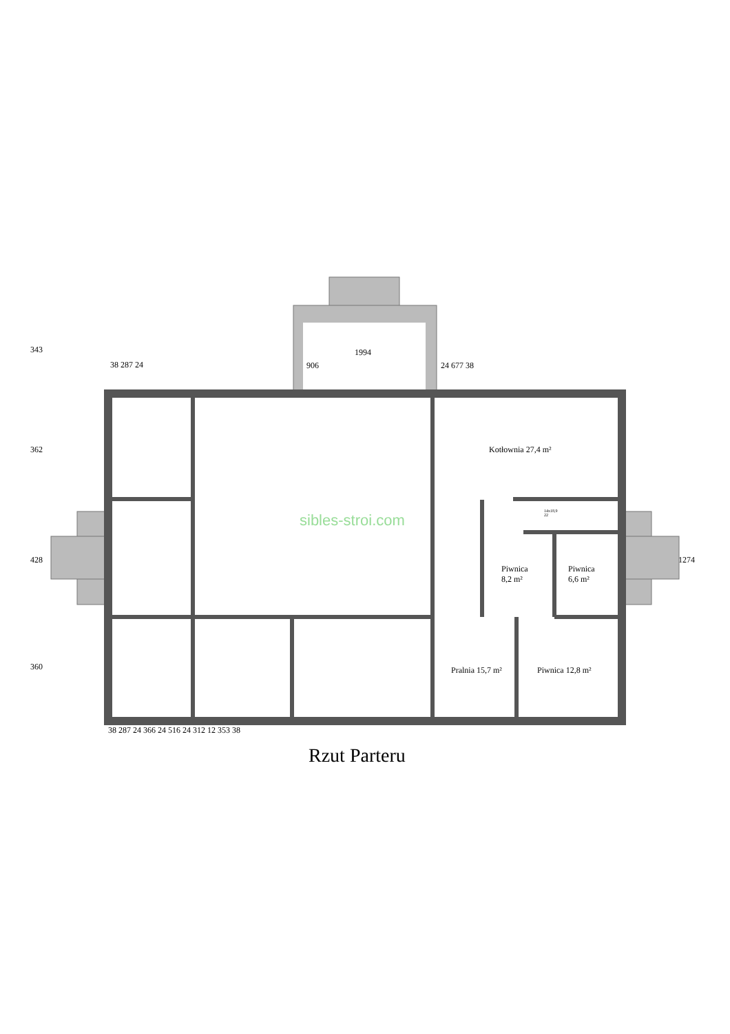38 287 24
1994
906 24 677 38
343
362
428
360
1274
Kotłownia 27,4 m²
Piwnica
8,2 m²
Piwnica
6,6 m²
Pralnia 15,7 m² Piwnica 12,8 m²
14x18,9
22
sibles-stroi.com
38 287 24 366 24 516 24 312 12 353 38
Rzut Parteru